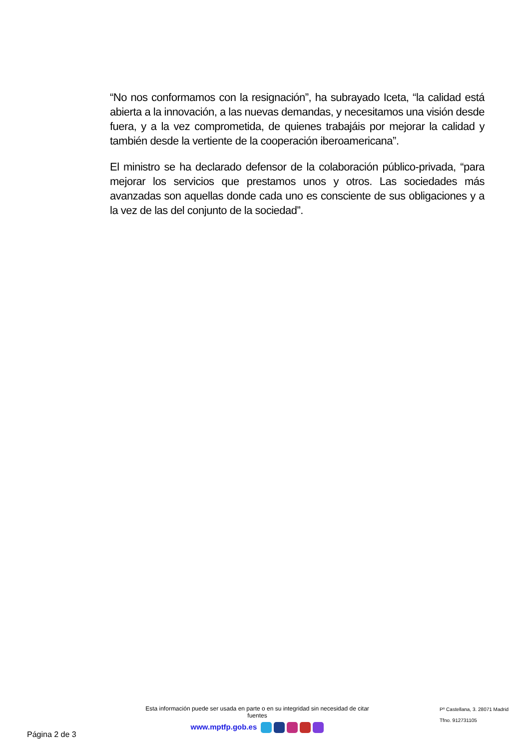“No nos conformamos con la resignación”, ha subrayado Iceta, “la calidad está abierta a la innovación, a las nuevas demandas, y necesitamos una visión desde fuera, y a la vez comprometida, de quienes trabajáis por mejorar la calidad y también desde la vertiente de la cooperación iberoamericana”.
El ministro se ha declarado defensor de la colaboración público-privada, “para mejorar los servicios que prestamos unos y otros. Las sociedades más avanzadas son aquellas donde cada uno es consciente de sus obligaciones y a la vez de las del conjunto de la sociedad”.
Esta información puede ser usada en parte o en su integridad sin necesidad de citar fuentes
www.mptfp.gob.es
Pº Castellana, 3. 28071 Madrid
Tfno. 912731105
Página 2 de 3